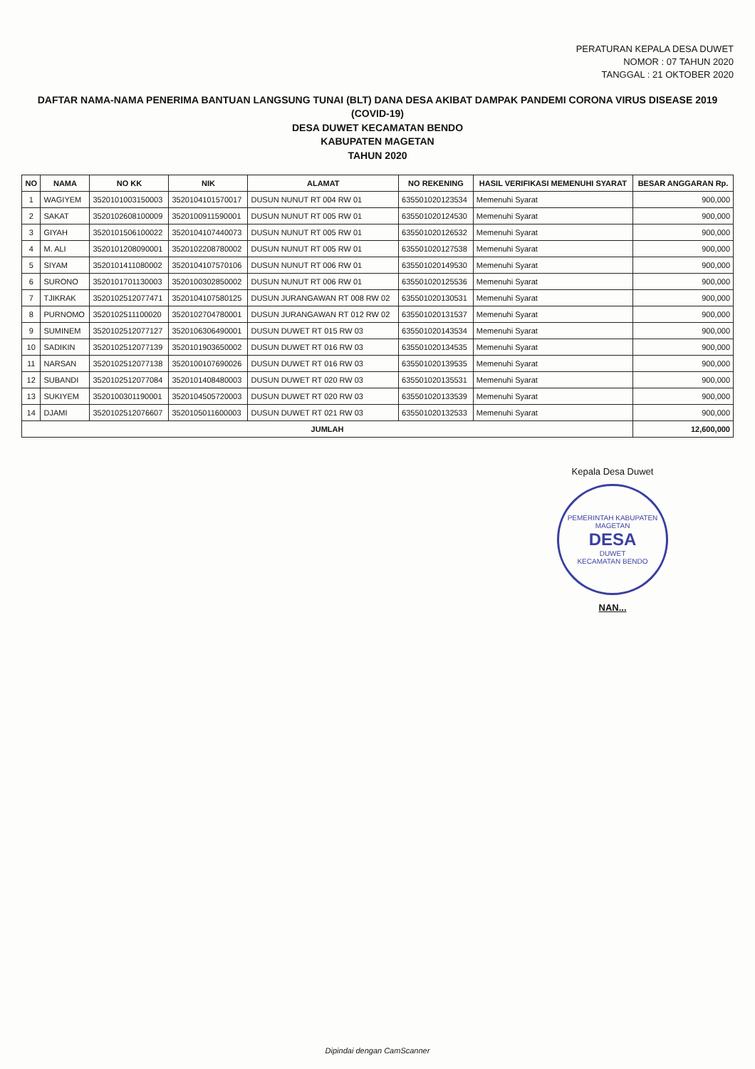PERATURAN KEPALA DESA DUWET
NOMOR : 07 TAHUN 2020
TANGGAL : 21 OKTOBER 2020
DAFTAR NAMA-NAMA PENERIMA BANTUAN LANGSUNG TUNAI (BLT) DANA DESA AKIBAT DAMPAK PANDEMI CORONA VIRUS DISEASE 2019 (COVID-19)
DESA DUWET KECAMATAN BENDO
KABUPATEN MAGETAN
TAHUN 2020
| NO | NAMA | NO KK | NIK | ALAMAT | NO REKENING | HASIL VERIFIKASI MEMENUHI SYARAT | BESAR ANGGARAN Rp. |
| --- | --- | --- | --- | --- | --- | --- | --- |
| 1 | WAGIYEM | 3520101003150003 | 3520104101570017 | DUSUN NUNUT RT 004 RW 01 | 635501020123534 | Memenuhi Syarat | 900,000 |
| 2 | SAKAT | 3520102608100009 | 3520100911590001 | DUSUN NUNUT RT 005 RW 01 | 635501020124530 | Memenuhi Syarat | 900,000 |
| 3 | GIYAH | 3520101506100022 | 3520104107440073 | DUSUN NUNUT RT 005 RW 01 | 635501020126532 | Memenuhi Syarat | 900,000 |
| 4 | M. ALI | 3520101208090001 | 3520102208780002 | DUSUN NUNUT RT 005 RW 01 | 635501020127538 | Memenuhi Syarat | 900,000 |
| 5 | SIYAM | 3520101411080002 | 3520104107570106 | DUSUN NUNUT RT 006 RW 01 | 635501020149530 | Memenuhi Syarat | 900,000 |
| 6 | SURONO | 3520101701130003 | 3520100302850002 | DUSUN NUNUT RT 006 RW 01 | 635501020125536 | Memenuhi Syarat | 900,000 |
| 7 | TJIKRAK | 3520102512077471 | 3520104107580125 | DUSUN JURANGAWAN RT 008 RW 02 | 635501020130531 | Memenuhi Syarat | 900,000 |
| 8 | PURNOMO | 3520102511100020 | 3520102704780001 | DUSUN JURANGAWAN RT 012 RW 02 | 635501020131537 | Memenuhi Syarat | 900,000 |
| 9 | SUMINEM | 3520102512077127 | 3520106306490001 | DUSUN DUWET RT 015 RW 03 | 635501020143534 | Memenuhi Syarat | 900,000 |
| 10 | SADIKIN | 3520102512077139 | 3520101903650002 | DUSUN DUWET RT 016 RW 03 | 635501020134535 | Memenuhi Syarat | 900,000 |
| 11 | NARSAN | 3520102512077138 | 3520100107690026 | DUSUN DUWET RT 016 RW 03 | 635501020139535 | Memenuhi Syarat | 900,000 |
| 12 | SUBANDI | 3520102512077084 | 3520101408480003 | DUSUN DUWET RT 020 RW 03 | 635501020135531 | Memenuhi Syarat | 900,000 |
| 13 | SUKIYEM | 3520100301190001 | 3520104505720003 | DUSUN DUWET RT 020 RW 03 | 635501020133539 | Memenuhi Syarat | 900,000 |
| 14 | DJAMI | 3520102512076607 | 3520105011600003 | DUSUN DUWET RT 021 RW 03 | 635501020132533 | Memenuhi Syarat | 900,000 |
| JUMLAH | | | | | | | 12,600,000 |
Kepala Desa Duwet
PEMERINTAH KABUPATEN MAGETAN
DESA
DUWET
KECAMATAN BENDO
NAN...
Dipindai dengan CamScanner